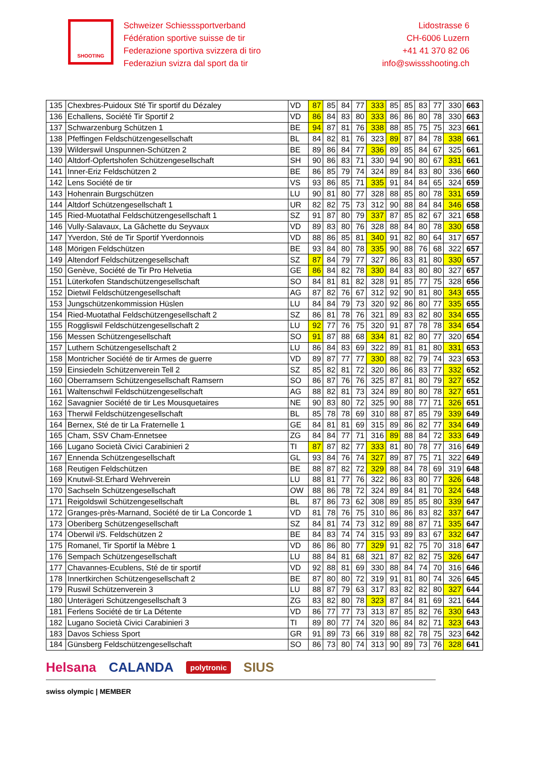SHOOTING
Schweizer Schiesssportverband
Fédération sportive suisse de tir
Federazione sportiva svizzera di tiro
Federaziun svizra dal sport da tir
Lidostrasse 6
CH-6006 Luzern
+41 41 370 82 06
info@swissshooting.ch
| 135 | Chexbres-Puidoux Sté Tir sportif du Dézaley | VD | 87 | 85 | 84 | 77 | 333 | 85 | 85 | 83 | 77 | 330 | 663 |
| 136 | Echallens, Société Tir Sportif 2 | VD | 86 | 84 | 83 | 80 | 333 | 86 | 86 | 80 | 78 | 330 | 663 |
| 137 | Schwarzenburg Schützen 1 | BE | 94 | 87 | 81 | 76 | 338 | 88 | 85 | 75 | 75 | 323 | 661 |
| 138 | Pfeffingen Feldschützengesellschaft | BL | 84 | 82 | 81 | 76 | 323 | 89 | 87 | 84 | 78 | 338 | 661 |
| 139 | Wilderswil Unspunnen-Schützen 2 | BE | 89 | 86 | 84 | 77 | 336 | 89 | 85 | 84 | 67 | 325 | 661 |
| 140 | Altdorf-Opfertshofen Schützengesellschaft | SH | 90 | 86 | 83 | 71 | 330 | 94 | 90 | 80 | 67 | 331 | 661 |
| 141 | Inner-Eriz Feldschützen 2 | BE | 86 | 85 | 79 | 74 | 324 | 89 | 84 | 83 | 80 | 336 | 660 |
| 142 | Lens Société de tir | VS | 93 | 86 | 85 | 71 | 335 | 91 | 84 | 84 | 65 | 324 | 659 |
| 143 | Hohenrain Burgschützen | LU | 90 | 81 | 80 | 77 | 328 | 88 | 85 | 80 | 78 | 331 | 659 |
| 144 | Altdorf Schützengesellschaft 1 | UR | 82 | 82 | 75 | 73 | 312 | 90 | 88 | 84 | 84 | 346 | 658 |
| 145 | Ried-Muotathal Feldschützengesellschaft 1 | SZ | 91 | 87 | 80 | 79 | 337 | 87 | 85 | 82 | 67 | 321 | 658 |
| 146 | Vully-Salavaux, La Gâchette du Seyvaux | VD | 89 | 83 | 80 | 76 | 328 | 88 | 84 | 80 | 78 | 330 | 658 |
| 147 | Yverdon, Sté de Tir Sportif Yverdonnois | VD | 88 | 86 | 85 | 81 | 340 | 91 | 82 | 80 | 64 | 317 | 657 |
| 148 | Mörigen Feldschützen | BE | 93 | 84 | 80 | 78 | 335 | 90 | 88 | 76 | 68 | 322 | 657 |
| 149 | Altendorf Feldschützengesellschaft | SZ | 87 | 84 | 79 | 77 | 327 | 86 | 83 | 81 | 80 | 330 | 657 |
| 150 | Genève, Société de Tir Pro Helvetia | GE | 86 | 84 | 82 | 78 | 330 | 84 | 83 | 80 | 80 | 327 | 657 |
| 151 | Lüterkofen Standschützengesellschaft | SO | 84 | 81 | 81 | 82 | 328 | 91 | 85 | 77 | 75 | 328 | 656 |
| 152 | Dietwil Feldschützengesellschaft | AG | 87 | 82 | 76 | 67 | 312 | 92 | 90 | 81 | 80 | 343 | 655 |
| 153 | Jungschützenkommission Hüslen | LU | 84 | 84 | 79 | 73 | 320 | 92 | 86 | 80 | 77 | 335 | 655 |
| 154 | Ried-Muotathal Feldschützengesellschaft 2 | SZ | 86 | 81 | 78 | 76 | 321 | 89 | 83 | 82 | 80 | 334 | 655 |
| 155 | Roggliswil Feldschützengesellschaft 2 | LU | 92 | 77 | 76 | 75 | 320 | 91 | 87 | 78 | 78 | 334 | 654 |
| 156 | Messen Schützengesellschaft | SO | 91 | 87 | 88 | 68 | 334 | 81 | 82 | 80 | 77 | 320 | 654 |
| 157 | Luthern Schützengesellschaft 2 | LU | 86 | 84 | 83 | 69 | 322 | 89 | 81 | 81 | 80 | 331 | 653 |
| 158 | Montricher Société de tir Armes de guerre | VD | 89 | 87 | 77 | 77 | 330 | 88 | 82 | 79 | 74 | 323 | 653 |
| 159 | Einsiedeln Schützenverein Tell 2 | SZ | 85 | 82 | 81 | 72 | 320 | 86 | 86 | 83 | 77 | 332 | 652 |
| 160 | Oberramsern Schützengesellschaft Ramsern | SO | 86 | 87 | 76 | 76 | 325 | 87 | 81 | 80 | 79 | 327 | 652 |
| 161 | Waltenschwil Feldschützengesellschaft | AG | 88 | 82 | 81 | 73 | 324 | 89 | 80 | 80 | 78 | 327 | 651 |
| 162 | Savagnier Société de tir Les Mousquetaires | NE | 90 | 83 | 80 | 72 | 325 | 90 | 88 | 77 | 71 | 326 | 651 |
| 163 | Therwil Feldschützengesellschaft | BL | 85 | 78 | 78 | 69 | 310 | 88 | 87 | 85 | 79 | 339 | 649 |
| 164 | Bernex, Sté de tir La Fraternelle 1 | GE | 84 | 81 | 81 | 69 | 315 | 89 | 86 | 82 | 77 | 334 | 649 |
| 165 | Cham, SSV Cham-Ennetsee | ZG | 84 | 84 | 77 | 71 | 316 | 89 | 88 | 84 | 72 | 333 | 649 |
| 166 | Lugano Società Civici Carabinieri 2 | TI | 87 | 87 | 82 | 77 | 333 | 81 | 80 | 78 | 77 | 316 | 649 |
| 167 | Ennenda Schützengesellschaft | GL | 93 | 84 | 76 | 74 | 327 | 89 | 87 | 75 | 71 | 322 | 649 |
| 168 | Reutigen Feldschützen | BE | 88 | 87 | 82 | 72 | 329 | 88 | 84 | 78 | 69 | 319 | 648 |
| 169 | Knutwil-St.Erhard Wehrverein | LU | 88 | 81 | 77 | 76 | 322 | 86 | 83 | 80 | 77 | 326 | 648 |
| 170 | Sachseln Schützengesellschaft | OW | 88 | 86 | 78 | 72 | 324 | 89 | 84 | 81 | 70 | 324 | 648 |
| 171 | Reigoldswil Schützengesellschaft | BL | 87 | 86 | 73 | 62 | 308 | 89 | 85 | 85 | 80 | 339 | 647 |
| 172 | Granges-près-Marnand, Société de tir La Concorde 1 | VD | 81 | 78 | 76 | 75 | 310 | 86 | 86 | 83 | 82 | 337 | 647 |
| 173 | Oberiberg Schützengesellschaft | SZ | 84 | 81 | 74 | 73 | 312 | 89 | 88 | 87 | 71 | 335 | 647 |
| 174 | Oberwil i/S. Feldschützen 2 | BE | 84 | 83 | 74 | 74 | 315 | 93 | 89 | 83 | 67 | 332 | 647 |
| 175 | Romanel, Tir Sportif la Mèbre 1 | VD | 86 | 86 | 80 | 77 | 329 | 91 | 82 | 75 | 70 | 318 | 647 |
| 176 | Sempach Schützengesellschaft | LU | 88 | 84 | 81 | 68 | 321 | 87 | 82 | 82 | 75 | 326 | 647 |
| 177 | Chavannes-Ecublens, Sté de tir sportif | VD | 92 | 88 | 81 | 69 | 330 | 88 | 84 | 74 | 70 | 316 | 646 |
| 178 | Innertkirchen Schützengesellschaft 2 | BE | 87 | 80 | 80 | 72 | 319 | 91 | 81 | 80 | 74 | 326 | 645 |
| 179 | Ruswil Schützenverein 3 | LU | 88 | 87 | 79 | 63 | 317 | 83 | 82 | 82 | 80 | 327 | 644 |
| 180 | Unterägeri Schützengesellschaft 3 | ZG | 83 | 82 | 80 | 78 | 323 | 87 | 84 | 81 | 69 | 321 | 644 |
| 181 | Ferlens Société de tir La Détente | VD | 86 | 77 | 77 | 73 | 313 | 87 | 85 | 82 | 76 | 330 | 643 |
| 182 | Lugano Società Civici Carabinieri 3 | TI | 89 | 80 | 77 | 74 | 320 | 86 | 84 | 82 | 71 | 323 | 643 |
| 183 | Davos Schiess Sport | GR | 91 | 89 | 73 | 66 | 319 | 88 | 82 | 78 | 75 | 323 | 642 |
| 184 | Günsberg Feldschützengesellschaft | SO | 86 | 73 | 80 | 74 | 313 | 90 | 89 | 73 | 76 | 328 | 641 |
Helsana CALANDA polytronic SIUS
swiss olympic | MEMBER